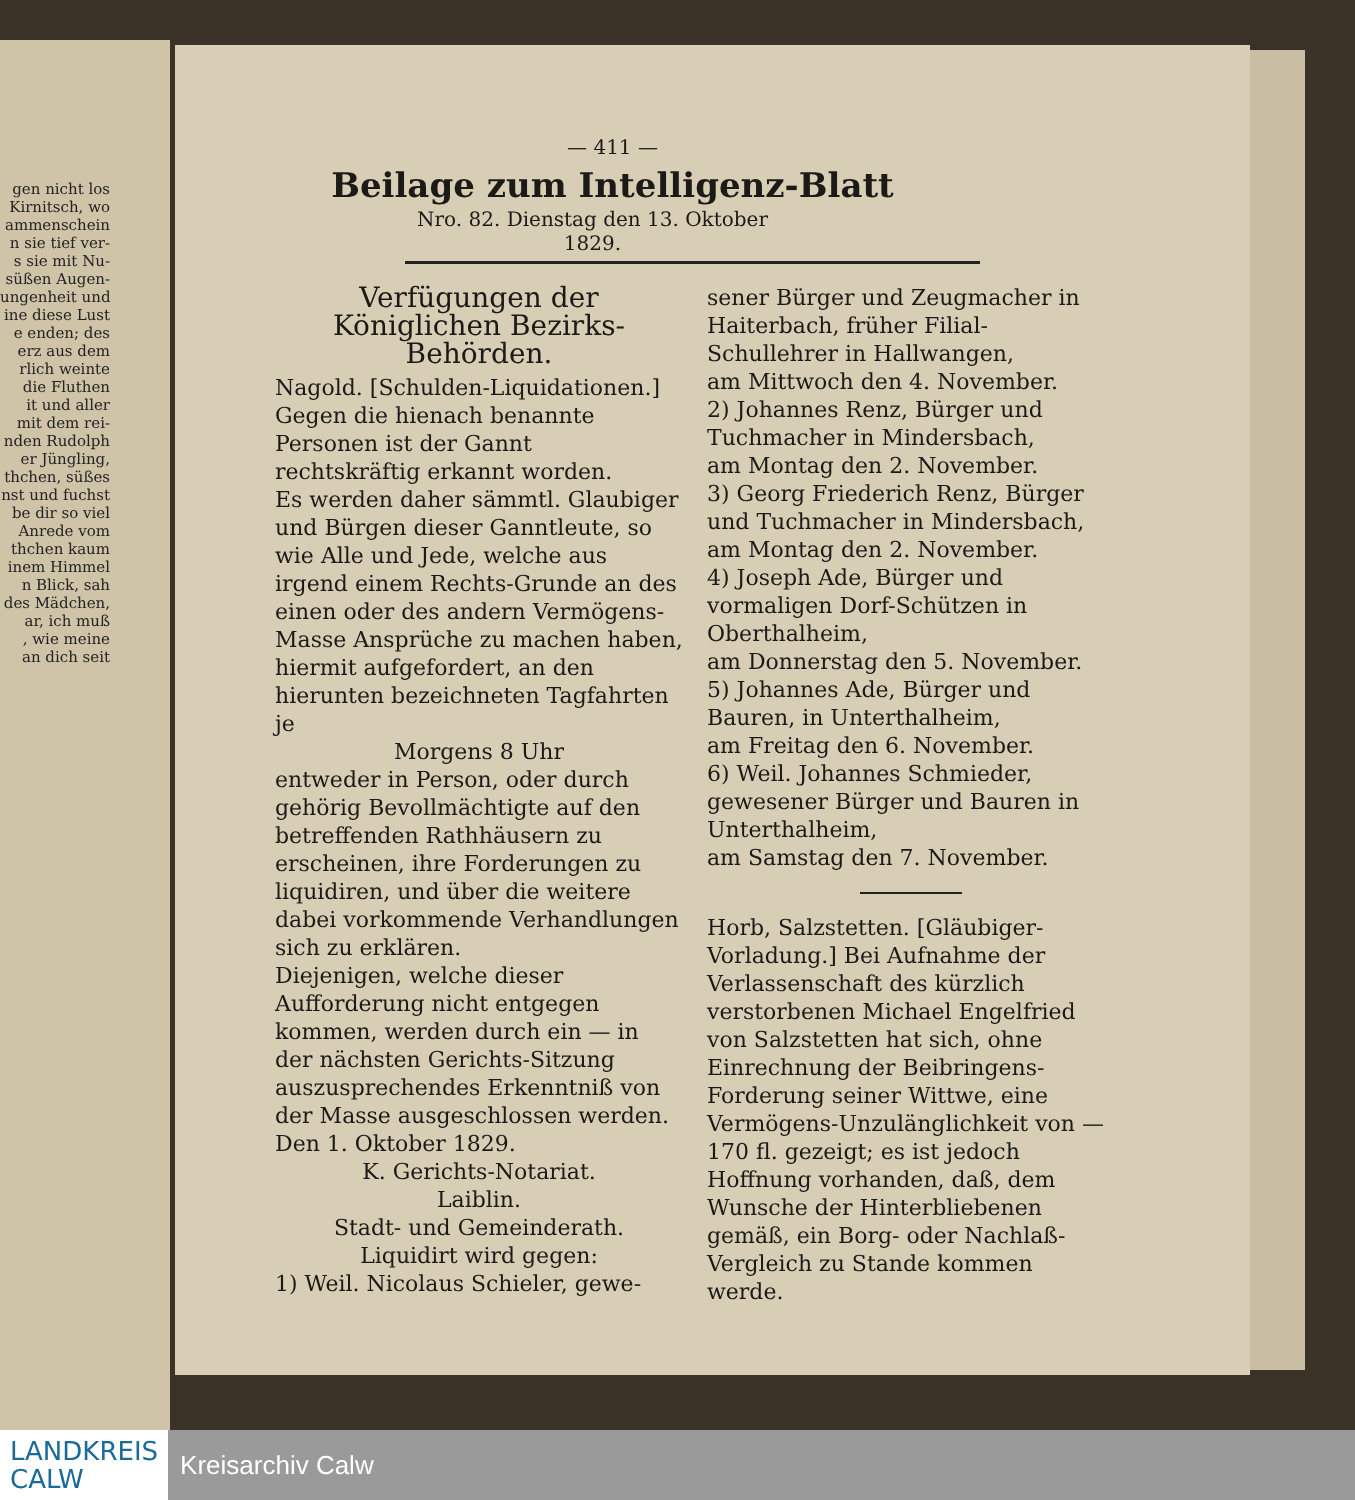gen nicht los
Kirnitsch, wo
ammenschein
n sie tief ver-
s sie mit Nu-
süßen Augen-
ungenheit und
ine diese Lust
e enden; des
erz aus dem
rlich weinte
die Fluthen
it und aller
mit dem rei-
nden Rudolph
er Jüngling,
thchen, süßes
nst und fuchst
be dir so viel
Anrede vom
thchen kaum
inem Himmel
n Blick, sah
des Mädchen,
ar, ich muß
, wie meine
an dich seit
— 411 —
Beilage zum Intelligenz-Blatt
Nro. 82. Dienstag den 13. Oktober 1829.
Verfügungen der Königlichen Bezirks-Behörden.
Nagold. [Schulden-Liquidationen.] Gegen die hienach benannte Personen ist der Gannt rechtskräftig erkannt worden.
Es werden daher sämmtl. Glaubiger und Bürgen dieser Ganntleute, so wie Alle und Jede, welche aus irgend einem Rechts-Grunde an des einen oder des andern Vermögens-Masse Ansprüche zu machen haben, hiermit aufgefordert, an den hierunten bezeichneten Tagfahrten je
Morgens 8 Uhr
entweder in Person, oder durch gehörig Bevollmächtigte auf den betreffenden Rathhäusern zu erscheinen, ihre Forderungen zu liquidiren, und über die weitere dabei vorkommende Verhandlungen sich zu erklären.
Diejenigen, welche dieser Aufforderung nicht entgegen kommen, werden durch ein — in der nächsten Gerichts-Sitzung auszusprechendes Erkenntniß von der Masse ausgeschlossen werden.
Den 1. Oktober 1829.
K. Gerichts-Notariat.
Laiblin.
Stadt- und Gemeinderath.
Liquidirt wird gegen:
1) Weil. Nicolaus Schieler, gewe-
sener Bürger und Zeugmacher in Haiterbach, früher Filial-Schullehrer in Hallwangen,
am Mittwoch den 4. November.
2) Johannes Renz, Bürger und Tuchmacher in Mindersbach,
am Montag den 2. November.
3) Georg Friederich Renz, Bürger und Tuchmacher in Mindersbach,
am Montag den 2. November.
4) Joseph Ade, Bürger und vormaligen Dorf-Schützen in Oberthalheim,
am Donnerstag den 5. November.
5) Johannes Ade, Bürger und Bauren, in Unterthalheim,
am Freitag den 6. November.
6) Weil. Johannes Schmieder, gewesener Bürger und Bauren in Unterthalheim,
am Samstag den 7. November.
Horb, Salzstetten. [Gläubiger-Vorladung.] Bei Aufnahme der Verlassenschaft des kürzlich verstorbenen Michael Engelfried von Salzstetten hat sich, ohne Einrechnung der Beibringens-Forderung seiner Wittwe, eine Vermögens-Unzulänglichkeit von — 170 fl. gezeigt; es ist jedoch Hoffnung vorhanden, daß, dem Wunsche der Hinterbliebenen gemäß, ein Borg- oder Nachlaß-Vergleich zu Stande kommen werde.
LANDKREIS
CALW
Kreisarchiv Calw